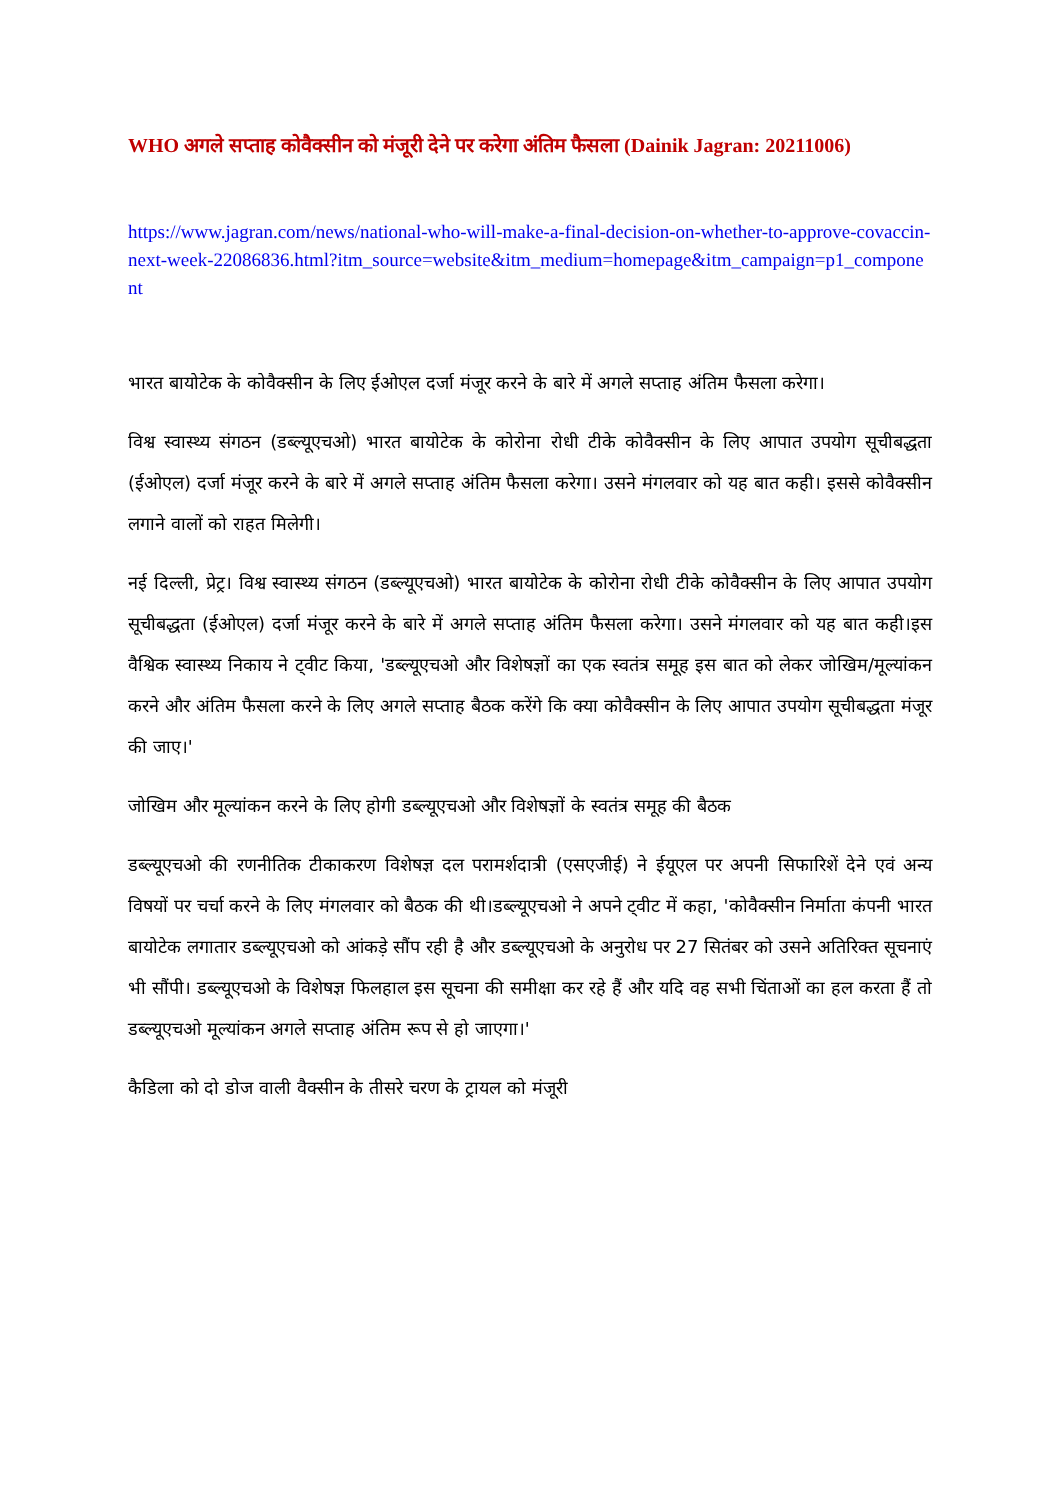WHO अगले सप्ताह कोवैक्सीन को मंजूरी देने पर करेगा अंतिम फैसला (Dainik Jagran: 20211006)
https://www.jagran.com/news/national-who-will-make-a-final-decision-on-whether-to-approve-covaccin-next-week-22086836.html?itm_source=website&itm_medium=homepage&itm_campaign=p1_component
भारत बायोटेक के कोवैक्सीन के लिए ईओएल दर्जा मंजूर करने के बारे में अगले सप्ताह अंतिम फैसला करेगा।
विश्व स्वास्थ्य संगठन (डब्ल्यूएचओ) भारत बायोटेक के कोरोना रोधी टीके कोवैक्सीन के लिए आपात उपयोग सूचीबद्धता (ईओएल) दर्जा मंजूर करने के बारे में अगले सप्ताह अंतिम फैसला करेगा। उसने मंगलवार को यह बात कही। इससे कोवैक्सीन लगाने वालों को राहत मिलेगी।
नई दिल्ली, प्रेट्र। विश्व स्वास्थ्य संगठन (डब्ल्यूएचओ) भारत बायोटेक के कोरोना रोधी टीके कोवैक्सीन के लिए आपात उपयोग सूचीबद्धता (ईओएल) दर्जा मंजूर करने के बारे में अगले सप्ताह अंतिम फैसला करेगा। उसने मंगलवार को यह बात कही।इस वैश्विक स्वास्थ्य निकाय ने ट्वीट किया, 'डब्ल्यूएचओ और विशेषज्ञों का एक स्वतंत्र समूह इस बात को लेकर जोखिम/मूल्यांकन करने और अंतिम फैसला करने के लिए अगले सप्ताह बैठक करेंगे कि क्या कोवैक्सीन के लिए आपात उपयोग सूचीबद्धता मंजूर की जाए।'
जोखिम और मूल्यांकन करने के लिए होगी डब्ल्यूएचओ और विशेषज्ञों के स्वतंत्र समूह की बैठक
डब्ल्यूएचओ की रणनीतिक टीकाकरण विशेषज्ञ दल परामर्शदात्री (एसएजीई) ने ईयूएल पर अपनी सिफारिशें देने एवं अन्य विषयों पर चर्चा करने के लिए मंगलवार को बैठक की थी।डब्ल्यूएचओ ने अपने ट्वीट में कहा, 'कोवैक्सीन निर्माता कंपनी भारत बायोटेक लगातार डब्ल्यूएचओ को आंकड़े सौंप रही है और डब्ल्यूएचओ के अनुरोध पर 27 सितंबर को उसने अतिरिक्त सूचनाएं भी सौंपी। डब्ल्यूएचओ के विशेषज्ञ फिलहाल इस सूचना की समीक्षा कर रहे हैं और यदि वह सभी चिंताओं का हल करता हैं तो डब्ल्यूएचओ मूल्यांकन अगले सप्ताह अंतिम रूप से हो जाएगा।'
कैडिला को दो डोज वाली वैक्सीन के तीसरे चरण के ट्रायल को मंजूरी